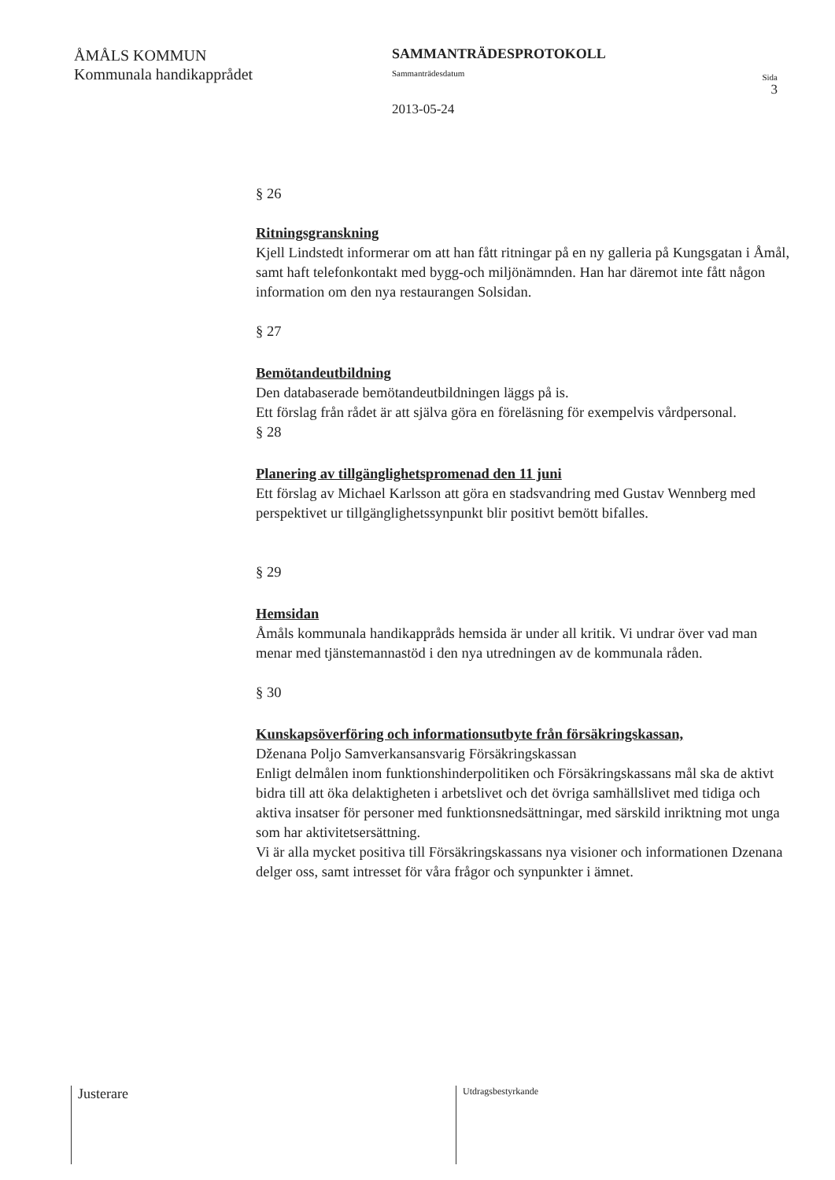ÅMÅLS KOMMUN
Kommunala handikapprådet
SAMMANTRÄDESPROTOKOLL
Sammanträdesdatum
2013-05-24
Sida
3
§ 26
Ritningsgranskning
Kjell Lindstedt informerar om att han fått ritningar på en ny galleria på Kungsgatan i Åmål, samt haft telefonkontakt med bygg-och miljönämnden. Han har däremot inte fått någon information om den nya restaurangen Solsidan.
§ 27
Bemötandeutbildning
Den databaserade bemötandeutbildningen läggs på is.
Ett förslag från rådet är att själva göra en föreläsning för exempelvis vårdpersonal.
§ 28
Planering av tillgänglighetspromenad den 11 juni
Ett förslag av Michael Karlsson att göra en stadsvandring med Gustav Wennberg med perspektivet ur tillgänglighetssynpunkt blir positivt bemött bifalles.
§ 29
Hemsidan
Åmåls kommunala handikappråds hemsida är under all kritik. Vi undrar över vad man menar med tjänstemannastöd i den nya utredningen av de kommunala råden.
§ 30
Kunskapsöverföring och informationsutbyte från försäkringskassan,
Dženana Poljo Samverkansansvarig Försäkringskassan
Enligt delmålen inom funktionshinderpolitiken och Försäkringskassans mål ska de aktivt bidra till att öka delaktigheten i arbetslivet och det övriga samhällslivet med tidiga och aktiva insatser för personer med funktionsnedsättningar, med särskild inriktning mot unga som har aktivitetsersättning.
Vi är alla mycket positiva till Försäkringskassans nya visioner och informationen Dzenana delger oss, samt intresset för våra frågor och synpunkter i ämnet.
Justerare
Utdragsbestyrkande